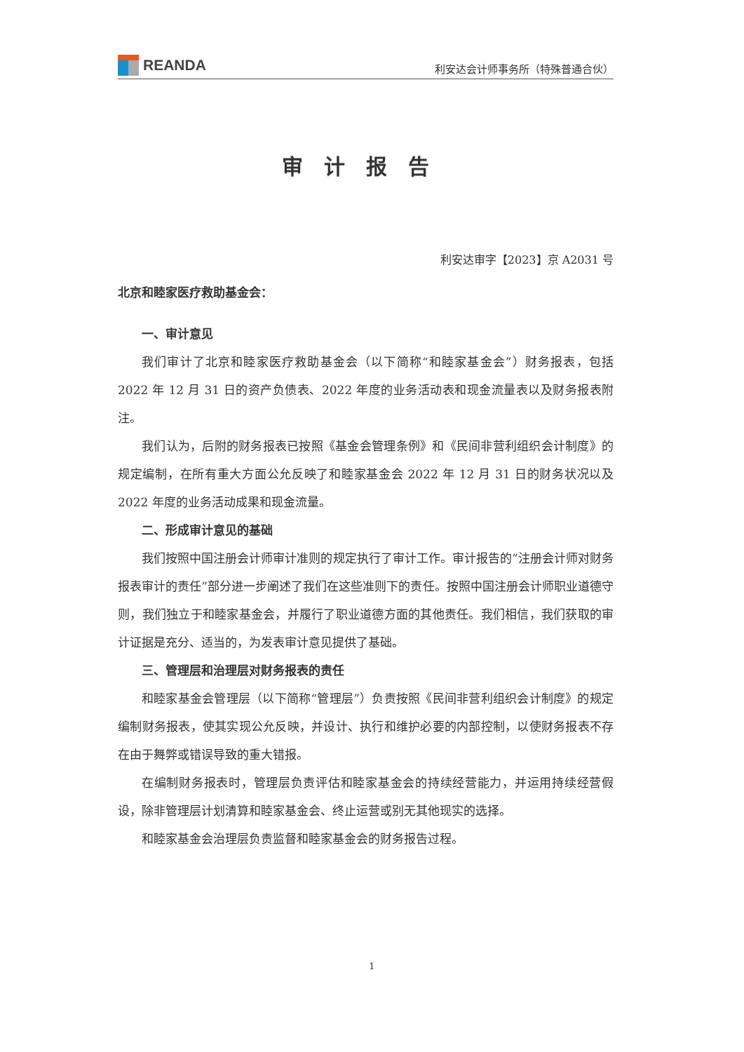REANDA
利安达会计师事务所（特殊普通合伙）
审计报告
利安达审字【2023】京 A2031 号
北京和睦家医疗救助基金会：
一、审计意见
我们审计了北京和睦家医疗救助基金会（以下简称“和睦家基金会”）财务报表，包括 2022 年 12 月 31 日的资产负债表、2022 年度的业务活动表和现金流量表以及财务报表附注。
我们认为，后附的财务报表已按照《基金会管理条例》和《民间非营利组织会计制度》的规定编制，在所有重大方面公允反映了和睦家基金会 2022 年 12 月 31 日的财务状况以及 2022 年度的业务活动成果和现金流量。
二、形成审计意见的基础
我们按照中国注册会计师审计准则的规定执行了审计工作。审计报告的“注册会计师对财务报表审计的责任”部分进一步阐述了我们在这些准则下的责任。按照中国注册会计师职业道德守则，我们独立于和睦家基金会，并履行了职业道德方面的其他责任。我们相信，我们获取的审计证据是充分、适当的，为发表审计意见提供了基础。
三、管理层和治理层对财务报表的责任
和睦家基金会管理层（以下简称“管理层”）负责按照《民间非营利组织会计制度》的规定编制财务报表，使其实现公允反映，并设计、执行和维护必要的内部控制，以使财务报表不存在由于舞弊或错误导致的重大错报。
在编制财务报表时，管理层负责评估和睦家基金会的持续经营能力，并运用持续经营假设，除非管理层计划清算和睦家基金会、终止运营或别无其他现实的选择。
和睦家基金会治理层负责监督和睦家基金会的财务报告过程。
1